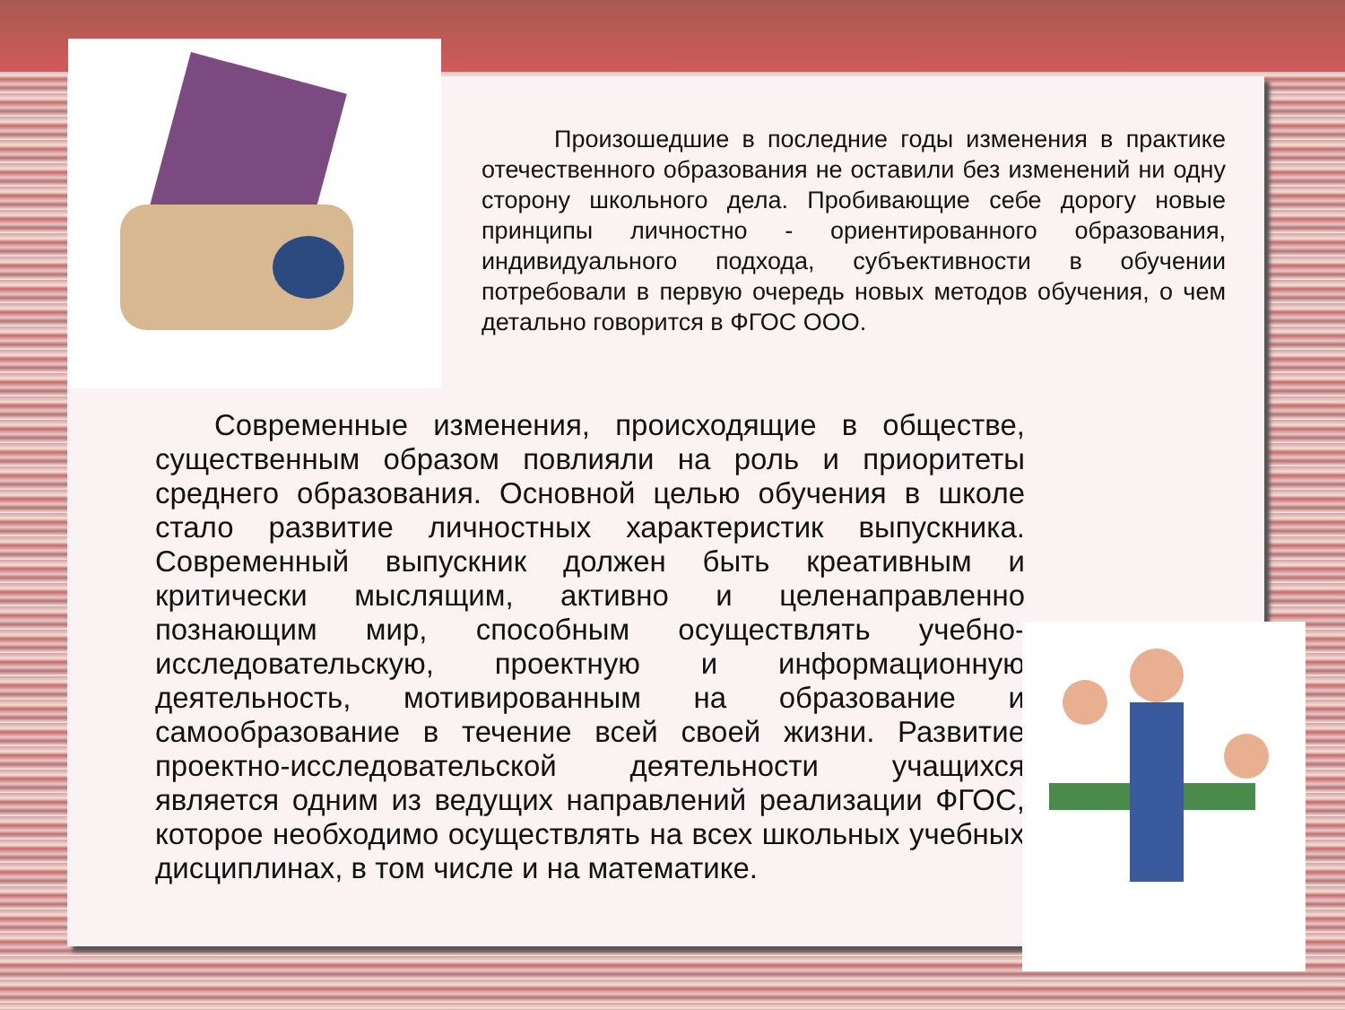Произошедшие в последние годы изменения в практике отечественного образования не оставили без изменений ни одну сторону школьного дела. Пробивающие себе дорогу новые принципы личностно - ориентированного образования, индивидуального подхода, субъективности в обучении потребовали в первую очередь новых методов обучения, о чем детально говорится в ФГОС ООО.
  Современные изменения, происходящие в обществе, существенным образом повлияли на роль и приоритеты среднего образования. Основной целью обучения в школе стало развитие личностных характеристик выпускника. Современный выпускник должен быть креативным и критически мыслящим, активно и целенаправленно познающим мир, способным осуществлять учебно-исследовательскую, проектную и информационную деятельность, мотивированным на образование и самообразование в течение всей своей жизни. Развитие проектно-исследовательской деятельности учащихся является одним из ведущих направлений реализации ФГОС, которое необходимо осуществлять на всех школьных учебных дисциплинах, в том числе и на математике.